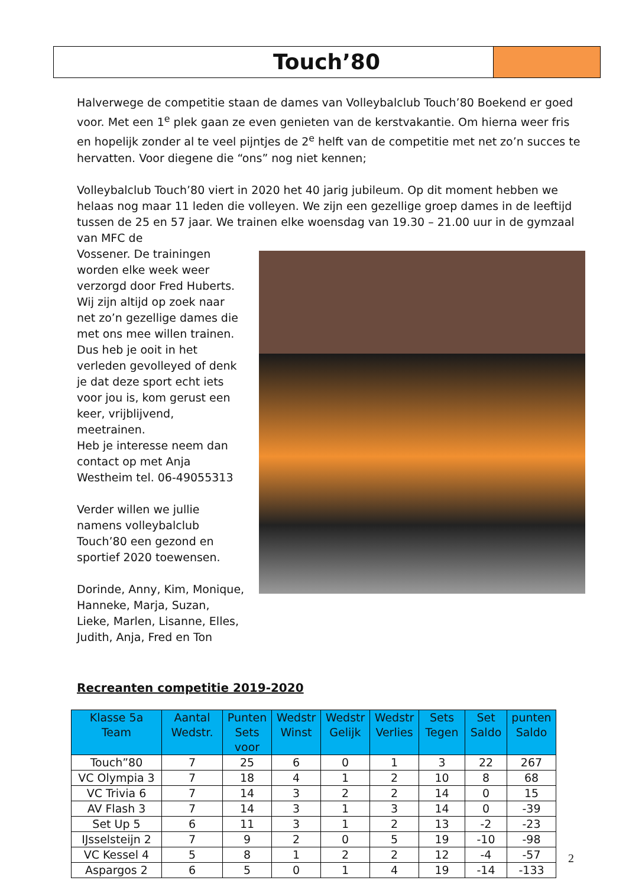Touch’80
Halverwege de competitie staan de dames van Volleybalclub Touch’80 Boekend er goed voor. Met een 1<sup>e</sup> plek gaan ze even genieten van de kerstvakantie. Om hierna weer fris en hopelijk zonder al te veel pijntjes de 2<sup>e</sup> helft van de competitie met net zo’n succes te hervatten. Voor diegene die “ons” nog niet kennen;
Volleybalclub Touch’80 viert in 2020 het 40 jarig jubileum. Op dit moment hebben we helaas nog maar 11 leden die volleyen. We zijn een gezellige groep dames in de leeftijd tussen de 25 en 57 jaar. We trainen elke woensdag van 19.30 – 21.00 uur in de gymzaal van MFC de
Vossener. De trainingen worden elke week weer verzorgd door Fred Huberts. Wij zijn altijd op zoek naar net zo’n gezellige dames die met ons mee willen trainen. Dus heb je ooit in het verleden gevolleyed of denk je dat deze sport echt iets voor jou is, kom gerust een keer, vrijblijvend, meetrainen.
Heb je interesse neem dan contact op met Anja Westheim tel. 06-49055313
Verder willen we jullie namens volleybalclub Touch’80 een gezond en sportief 2020 toewensen.
Dorinde, Anny, Kim, Monique, Hanneke, Marja, Suzan, Lieke, Marlen, Lisanne, Elles, Judith, Anja, Fred en Ton
Recreanten competitie 2019-2020
| Klasse 5a Team | Aantal Wedstr. | Punten Sets voor | Wedstr Winst | Wedstr Gelijk | Wedstr Verlies | Sets Tegen | Set Saldo | punten Saldo |
| --- | --- | --- | --- | --- | --- | --- | --- | --- |
| Touch”80 | 7 | 25 | 6 | 0 | 1 | 3 | 22 | 267 |
| VC Olympia 3 | 7 | 18 | 4 | 1 | 2 | 10 | 8 | 68 |
| VC Trivia 6 | 7 | 14 | 3 | 2 | 2 | 14 | 0 | 15 |
| AV Flash 3 | 7 | 14 | 3 | 1 | 3 | 14 | 0 | -39 |
| Set Up 5 | 6 | 11 | 3 | 1 | 2 | 13 | -2 | -23 |
| IJsselsteijn 2 | 7 | 9 | 2 | 0 | 5 | 19 | -10 | -98 |
| VC Kessel 4 | 5 | 8 | 1 | 2 | 2 | 12 | -4 | -57 |
| Aspargos 2 | 6 | 5 | 0 | 1 | 4 | 19 | -14 | -133 |
2